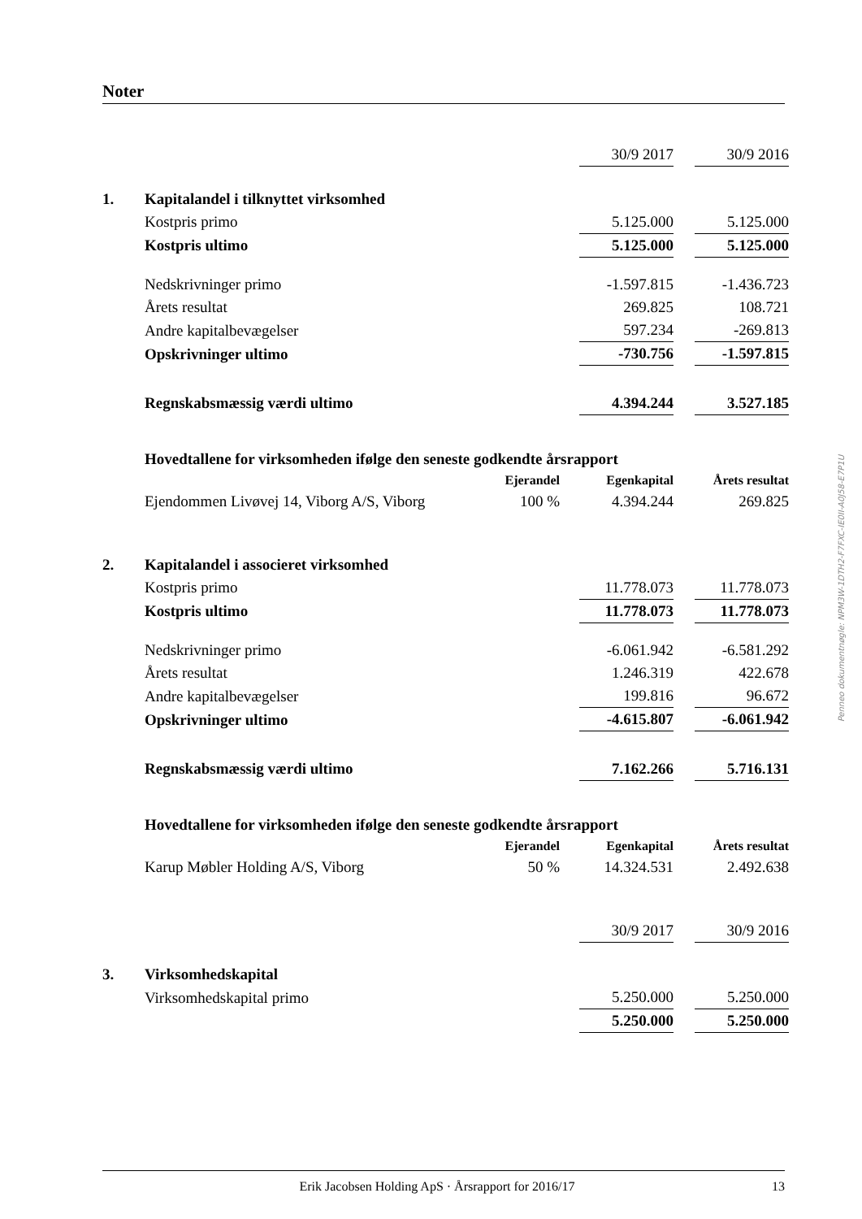Noter
| | | 30/9 2017 | | 30/9 2016 |
| 1. | Kapitalandel i tilknyttet virksomhed | | | |
| | Kostpris primo | 5.125.000 | | 5.125.000 |
| | Kostpris ultimo | 5.125.000 | | 5.125.000 |
| | Nedskrivninger primo | -1.597.815 | | -1.436.723 |
| | Årets resultat | 269.825 | | 108.721 |
| | Andre kapitalbevægelser | 597.234 | | -269.813 |
| | Opskrivninger ultimo | -730.756 | | -1.597.815 |
| | Regnskabsmæssig værdi ultimo | 4.394.244 | | 3.527.185 |
| | Hovedtallene for virksomheden ifølge den seneste godkendte årsrapport | | | |
| | | Ejerandel | Egenkapital | Årets resultat |
| | Ejendommen Livøvej 14, Viborg A/S, Viborg | 100 % | 4.394.244 | 269.825 |
| 2. | Kapitalandel i associeret virksomhed | | | |
| | Kostpris primo | 11.778.073 | | 11.778.073 |
| | Kostpris ultimo | 11.778.073 | | 11.778.073 |
| | Nedskrivninger primo | -6.061.942 | | -6.581.292 |
| | Årets resultat | 1.246.319 | | 422.678 |
| | Andre kapitalbevægelser | 199.816 | | 96.672 |
| | Opskrivninger ultimo | -4.615.807 | | -6.061.942 |
| | Regnskabsmæssig værdi ultimo | 7.162.266 | | 5.716.131 |
| | Hovedtallene for virksomheden ifølge den seneste godkendte årsrapport | | | |
| | | Ejerandel | Egenkapital | Årets resultat |
| | Karup Møbler Holding A/S, Viborg | 50 % | 14.324.531 | 2.492.638 |
| | | 30/9 2017 | | 30/9 2016 |
| 3. | Virksomhedskapital | | | |
| | Virksomhedskapital primo | 5.250.000 | | 5.250.000 |
| | | 5.250.000 | | 5.250.000 |
Penneo dokumentnøgle: NPM3W-1DTH2-F7FXC-IE0II-A0J58-E7P1U
Erik Jacobsen Holding ApS · Årsrapport for 2016/17 13